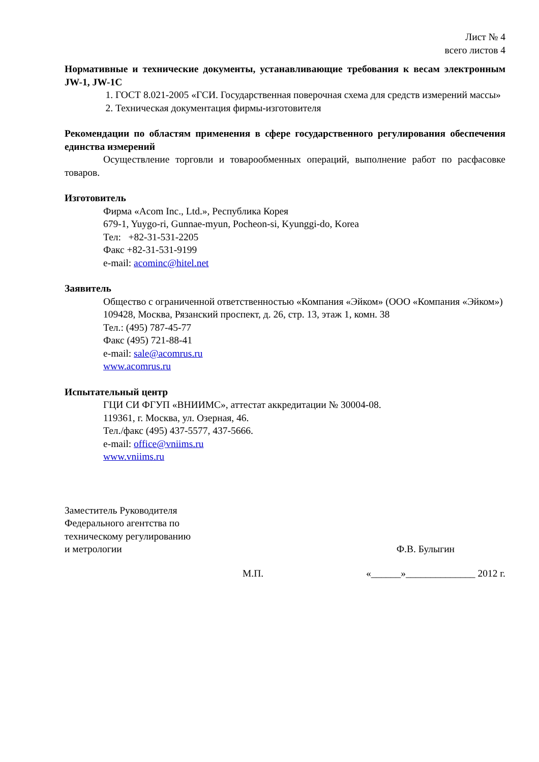Лист № 4
всего листов 4
Нормативные и технические документы, устанавливающие требования к весам электронным JW-1, JW-1C
1. ГОСТ 8.021-2005 «ГСИ. Государственная поверочная схема для средств измерений массы»
2. Техническая документация фирмы-изготовителя
Рекомендации по областям применения в сфере государственного регулирования обеспечения единства измерений
Осуществление торговли и товарообменных операций, выполнение работ по расфасовке товаров.
Изготовитель
Фирма «Acom Inc., Ltd.», Республика Корея
679-1, Yuygo-ri, Gunnae-myun, Pocheon-si, Kyunggi-do, Korea
Тел: +82-31-531-2205
Факс +82-31-531-9199
e-mail: acominc@hitel.net
Заявитель
Общество с ограниченной ответственностью «Компания «Эйком» (ООО «Компания «Эйком»)
109428, Москва, Рязанский проспект, д. 26, стр. 13, этаж 1, комн. 38
Тел.: (495) 787-45-77
Факс (495) 721-88-41
e-mail: sale@acomrus.ru
www.acomrus.ru
Испытательный центр
ГЦИ СИ ФГУП «ВНИИМС», аттестат аккредитации № 30004-08.
119361, г. Москва, ул. Озерная, 46.
Тел./факс (495) 437-5577, 437-5666.
e-mail: office@vniims.ru
www.vniims.ru
Заместитель Руководителя
Федерального агентства по
техническому регулированию
и метрологии
Ф.В. Булыгин
М.П. «______»______________ 2012 г.